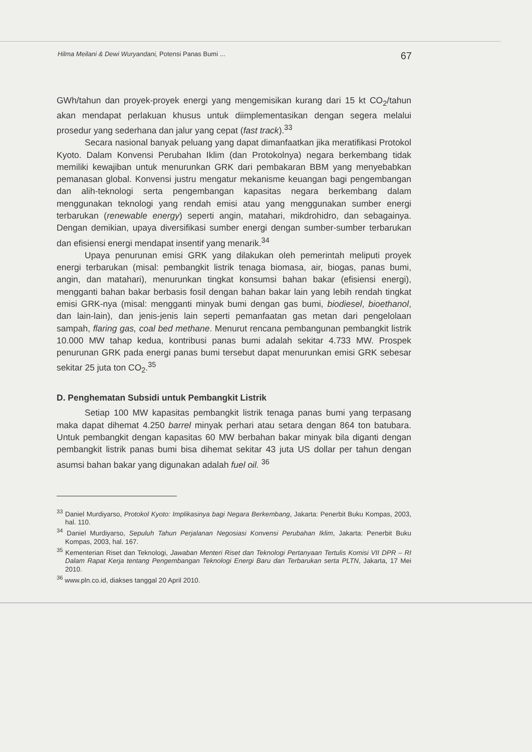Hilma Meilani & Dewi Wuryandani, Potensi Panas Bumi ... 67
GWh/tahun dan proyek-proyek energi yang mengemisikan kurang dari 15 kt CO<sub>2</sub>/tahun akan mendapat perlakuan khusus untuk diimplementasikan dengan segera melalui prosedur yang sederhana dan jalur yang cepat (fast track).<sup>33</sup>
Secara nasional banyak peluang yang dapat dimanfaatkan jika meratifikasi Protokol Kyoto. Dalam Konvensi Perubahan Iklim (dan Protokolnya) negara berkembang tidak memiliki kewajiban untuk menurunkan GRK dari pembakaran BBM yang menyebabkan pemanasan global. Konvensi justru mengatur mekanisme keuangan bagi pengembangan dan alih-teknologi serta pengembangan kapasitas negara berkembang dalam menggunakan teknologi yang rendah emisi atau yang menggunakan sumber energi terbarukan (renewable energy) seperti angin, matahari, mikdrohidro, dan sebagainya. Dengan demikian, upaya diversifikasi sumber energi dengan sumber-sumber terbarukan dan efisiensi energi mendapat insentif yang menarik.<sup>34</sup>
Upaya penurunan emisi GRK yang dilakukan oleh pemerintah meliputi proyek energi terbarukan (misal: pembangkit listrik tenaga biomasa, air, biogas, panas bumi, angin, dan matahari), menurunkan tingkat konsumsi bahan bakar (efisiensi energi), mengganti bahan bakar berbasis fosil dengan bahan bakar lain yang lebih rendah tingkat emisi GRK-nya (misal: mengganti minyak bumi dengan gas bumi, biodiesel, bioethanol, dan lain-lain), dan jenis-jenis lain seperti pemanfaatan gas metan dari pengelolaan sampah, flaring gas, coal bed methane. Menurut rencana pembangunan pembangkit listrik 10.000 MW tahap kedua, kontribusi panas bumi adalah sekitar 4.733 MW. Prospek penurunan GRK pada energi panas bumi tersebut dapat menurunkan emisi GRK sebesar sekitar 25 juta ton CO<sub>2</sub>.<sup>35</sup>
D. Penghematan Subsidi untuk Pembangkit Listrik
Setiap 100 MW kapasitas pembangkit listrik tenaga panas bumi yang terpasang maka dapat dihemat 4.250 barrel minyak perhari atau setara dengan 864 ton batubara. Untuk pembangkit dengan kapasitas 60 MW berbahan bakar minyak bila diganti dengan pembangkit listrik panas bumi bisa dihemat sekitar 43 juta US dollar per tahun dengan asumsi bahan bakar yang digunakan adalah fuel oil. <sup>36</sup>
<sup>33</sup> Daniel Murdiyarso, Protokol Kyoto: Implikasinya bagi Negara Berkembang, Jakarta: Penerbit Buku Kompas, 2003, hal. 110.
<sup>34</sup> Daniel Murdiyarso, Sepuluh Tahun Perjalanan Negosiasi Konvensi Perubahan Iklim, Jakarta: Penerbit Buku Kompas, 2003, hal. 167.
<sup>35</sup> Kementerian Riset dan Teknologi, Jawaban Menteri Riset dan Teknologi Pertanyaan Tertulis Komisi VII DPR – RI Dalam Rapat Kerja tentang Pengembangan Teknologi Energi Baru dan Terbarukan serta PLTN, Jakarta, 17 Mei 2010.
<sup>36</sup> www.pln.co.id, diakses tanggal 20 April 2010.